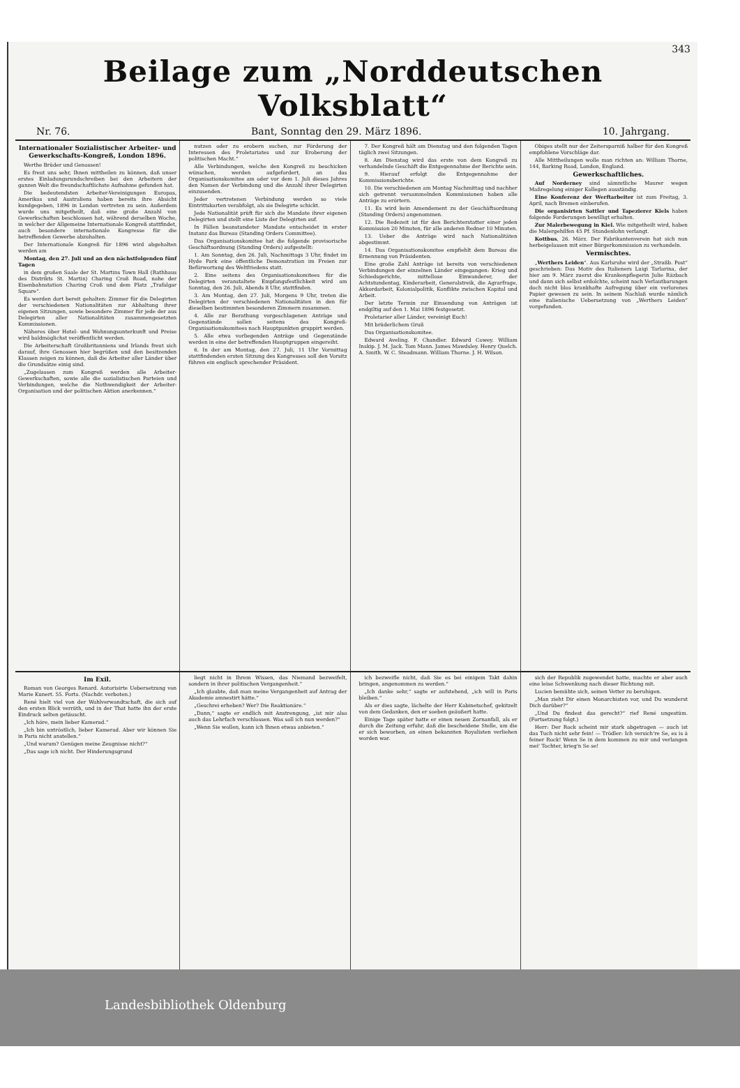343
Beilage zum „Norddeutschen Volksblatt“
Nr. 76. Bant, Sonntag den 29. März 1896. 10. Jahrgang.
Internationaler Sozialistischer Arbeiter- und Gewerkschafts-Kongreß, London 1896.
Werthe Brüder und Genossen!
Es freut uns sehr, Ihnen mittheilen zu können, daß unser erstes Einladungsrundschreiben bei den Arbeitern der ganzen Welt die freundschaftlichste Aufnahme gefunden hat.
Die bedeutendsten Arbeiter-Vereinigungen Europas, Amerikas und Australiens haben bereits ihre Absicht kundgegeben, 1896 in London vertreten zu sein. Außerdem wurde uns mitgetheilt, daß eine große Anzahl von Gewerkschaften beschlossen hat, während derselben Woche, in welcher der Allgemeine Internationale Kongreß stattfindet, auch besondere internationale Kongresse für die betreffenden Gewerbe abzuhalten.
Der Internationale Kongreß für 1896 wird abgehalten werden am
Montag, den 27. Juli und an den nächstfolgenden fünf Tagen
in dem großen Saale der St. Martins Town Hall (Rathhaus des Distrikts St. Martin) Charing Croß Road, nahe der Eisenbahnstation Charing Croß und dem Platz „Trafalgar Square“.
Es werden dort bereit gehalten: Zimmer für die Delegirten der verschiedenen Nationalitäten zur Abhaltung ihrer eigenen Sitzungen, sowie besondere Zimmer für jede der aus Delegirten aller Nationalitäten zusammengesetzten Kommissionen.
Näheres über Hotel- und Wohnungsunterkunft und Preise wird baldmöglichst veröffentlicht werden.
Die Arbeiterschaft Großbritanniens und Irlands freut sich darauf, ihre Genossen hier begrüßen und den besitzenden Klassen zeigen zu können, daß die Arbeiter aller Länder über die Grundsätze einig sind.
„Zugelassen zum Kongreß werden alle Arbeiter-Gewerkschaften, sowie alle die sozialistischen Parteien und Verbindungen, welche die Nothwendigkeit der Arbeiter-Organisation und der politischen Aktion anerkennen.“
nutzen oder zu erobern suchen, zur Förderung der Interessen des Proletariates und zur Eroberung der politischen Macht.“
Alle Verbindungen, welche den Kongreß zu beschicken wünschen, werden aufgefordert, an das Organisationskomitee am oder vor dem 1. Juli dieses Jahres den Namen der Verbindung und die Anzahl ihrer Delegirten einzusenden.
Jeder vertretenen Verbindung werden so viele Eintrittskarten verabfolgt, als sie Delegirte schickt.
Jede Nationalität prüft für sich die Mandate ihrer eigenen Delegirten und stellt eine Liste der Delegirten auf.
In Fällen beanstandeter Mandate entscheidet in erster Instanz das Bureau (Standing Orders Committee).
Das Organisationskomitee hat die folgende provisorische Geschäftsordnung (Standing Orders) aufgestellt:
1. Am Sonntag, den 26. Juli, Nachmittags 3 Uhr, findet im Hyde Park eine öffentliche Demonstration im Freien zur Befürwortung des Weltfriedens statt.
2. Eine seitens des Organisationskomitees für die Delegirten veranstaltete Empfangsfestlichkeit wird am Sonntag, den 26. Juli, Abends 8 Uhr, stattfinden.
3. Am Montag, den 27. Juli, Morgens 9 Uhr, treten die Delegirten der verschiedenen Nationalitäten in den für dieselben bestimmten besonderen Zimmern zusammen.
4. Alle zur Berathung vorgeschlagenen Anträge und Gegenstände sollen seitens des Kongreß-Organisationskomitees nach Hauptpunkten gruppirt werden.
5. Alle etwa vorliegenden Anträge und Gegenstände werden in eine der betreffenden Hauptgruppen eingereiht.
6. In der am Montag, den 27. Juli, 11 Uhr Vormittag stattfindenden ersten Sitzung des Kongresses soll den Vorsitz führen ein englisch sprechender Präsident.
7. Der Kongreß hält am Dienstag und den folgenden Tagen täglich zwei Sitzungen.
8. Am Dienstag wird das erste von dem Kongreß zu verhandelnde Geschäft die Entgegennahme der Berichte sein.
9. Hierauf erfolgt die Entgegennahme der Kommissionsberichte.
10. Die verschiedenen am Montag Nachmittag und nachher sich getrennt versammelnden Kommissionen haben alle Anträge zu erörtern.
11. Es wird kein Amendement zu der Geschäftsordnung (Standing Orders) angenommen.
12. Die Redezeit ist für den Berichterstatter einer jeden Kommission 20 Minuten, für alle anderen Redner 10 Minuten.
13. Ueber die Anträge wird nach Nationalitäten abgestimmt.
14. Das Organisationskomitee empfiehlt dem Bureau die Ernennung von Präsidenten.
Eine große Zahl Anträge ist bereits von verschiedenen Verbindungen der einzelnen Länder eingegangen: Krieg und Schiedsgerichte, mittellose Einwanderer, der Achtstundentag, Kinderarbeit, Generalstreik, die Agrarfrage, Akkordarbeit, Kolonialpolitik, Konflikte zwischen Kapital und Arbeit.
Der letzte Termin zur Einsendung von Anträgen ist endgiltig auf den 1. Mai 1896 festgesetzt.
Proletarier aller Länder, vereinigt Euch!
Mit brüderlichem Gruß
Das Organisationskomitee.
Edward Aveling. F. Chandler. Edward Cowey. William Inskip. J. M. Jack. Tom Mann. James Mawdsley. Henry Quelch. A. Smith. W. C. Steadmann. William Thorne. J. H. Wilson.
Obiges stellt nur der Zeitersparniß halber für den Kongreß empfohlene Vorschläge dar.
Alle Mittheilungen wolle man richten an: William Thorne, 144, Barking Road, London, England.
Gewerkschaftliches.
Auf Norderney sind sämmtliche Maurer wegen Maßregelung einiger Kollegen ausständig.
Eine Konferenz der Werftarbeiter ist zum Freitag, 3. April, nach Bremen einberufen.
Die organisirten Sattler und Tapezierer Kiels haben folgende Forderungen bewilligt erhalten.
Zur Malerbewegung in Kiel. Wie mitgetheilt wird, haben die Malergehilfen 45 Pf. Stundenlohn verlangt.
Kottbus, 26. März. Der Fabrikantenverein hat sich nun herbeigelassen mit einer Bürgerkommission zu verhandeln.
Vermischtes.
„Werthers Leiden“. Aus Karlsruhe wird der „Straßb. Post“ geschrieben: Das Motiv des Italieners Luigi Tarlarina, der hier am 9. März zuerst die Krankenpflegerin Julie Räzbach und dann sich selbst erdolchte, scheint nach Verlautbarungen doch nicht blos krankhafte Aufregung über ein verlorenes Papier gewesen zu sein. In seinem Nachlaß wurde nämlich eine italienische Uebersetzung von „Werthers Leiden“ vorgefunden.
Im Exil.
Roman von Georges Renard. Autorisirte Uebersetzung von Marie Kunert. 55. Forts. (Nachdr. verboten.)
René hielt viel von der Wahlverwandtschaft, die sich auf den ersten Blick verräth, und in der That hatte ihn der erste Eindruck selten getäuscht.
„Ich höre, mein lieber Kamerad.“
„Ich bin untröstlich, lieber Kamerad. Aber wir können Sie in Paris nicht anstellen.“
„Und warum? Genügen meine Zeugnisse nicht?“
„Das sage ich nicht. Der Hinderungsgrund
liegt nicht in Ihrem Wissen, das Niemand bezweifelt, sondern in ihrer politischen Vergangenheit.“
„Ich glaubte, daß man meine Vergangenheit auf Antrag der Akademie amnestirt hätte.“
„Geschrei erheben? Wer? Die Reaktionäre.“
„Dann,“ sagte er endlich mit Anstrengung, „ist mir also auch das Lehrfach verschlossen. Was soll ich nun werden?“
„Wenn Sie wollen, kann ich Ihnen etwas anbieten.“
ich bezweifle nicht, daß Sie es bei einigem Takt dahin bringen, angenommen zu werden.“
„Ich danke sehr,“ sagte er aufstehend, „ich will in Paris bleiben.“
Als er dies sagte, lächelte der Herr Kabinetschef, gekitzelt von dem Gedanken, den er soeben geäußert hatte.
Einige Tage später hatte er einen neuen Zornanfall, als er durch die Zeitung erfuhr, daß die bescheidene Stelle, um die er sich beworben, an einen bekannten Royalisten verliehen worden war.
sich der Republik zugewendet hatte, machte er aber auch eine leise Schwenkung nach dieser Richtung mit.
Lucien bemühte sich, seinen Vetter zu beruhigen.
„Man zieht Dir einen Monarchisten vor, und Du wunderst Dich darüber?“
„Und Du findest das gerecht?“ rief René ungestüm. (Fortsetzung folgt.)
Herr: Der Rock scheint mir stark abgetragen — auch ist das Tuch nicht sehr fein! — Trödler: Ich versich're Se, es is ä feiner Rock! Wenn Se in dem kommen zu mir und verlangen mei' Tochter, krieg'n Se se!
Landesbibliothek Oldenburg